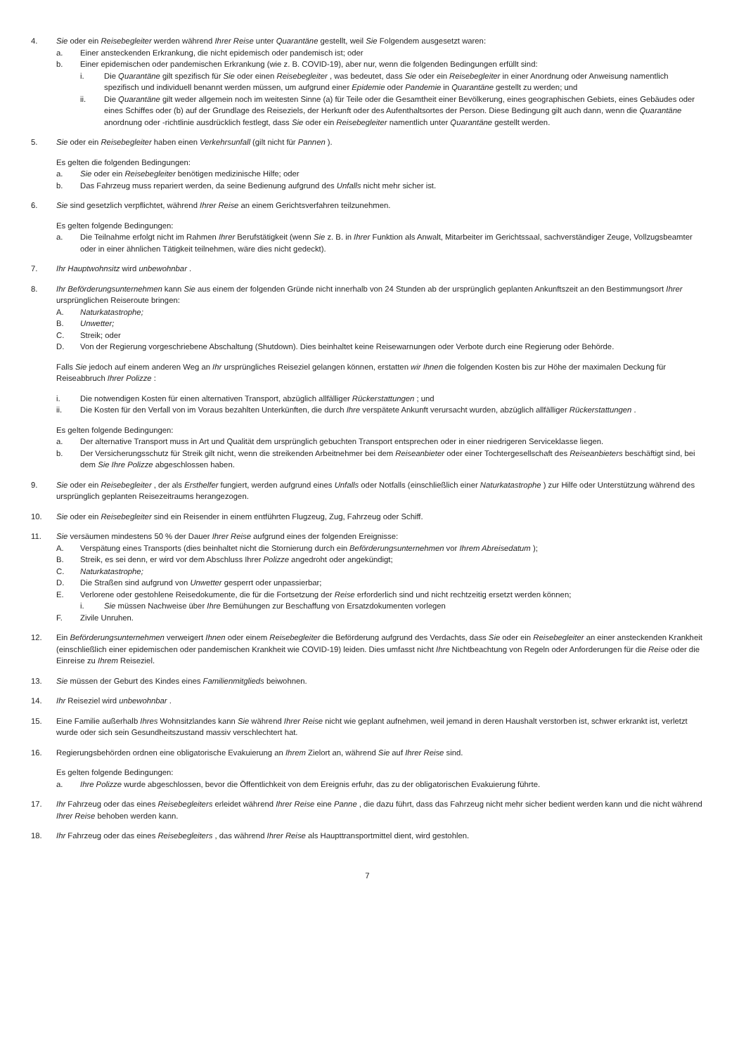4. Sie oder ein Reisebegleiter werden während Ihrer Reise unter Quarantäne gestellt, weil Sie Folgendem ausgesetzt waren:
a. Einer ansteckenden Erkrankung, die nicht epidemisch oder pandemisch ist; oder
b. Einer epidemischen oder pandemischen Erkrankung (wie z. B. COVID-19), aber nur, wenn die folgenden Bedingungen erfüllt sind:
i. Die Quarantäne gilt spezifisch für Sie oder einen Reisebegleiter , was bedeutet, dass Sie oder ein Reisebegleiter in einer Anordnung oder Anweisung namentlich spezifisch und individuell benannt werden müssen, um aufgrund einer Epidemie oder Pandemie in Quarantäne gestellt zu werden; und
ii. Die Quarantäne gilt weder allgemein noch im weitesten Sinne (a) für Teile oder die Gesamtheit einer Bevölkerung, eines geographischen Gebiets, eines Gebäudes oder eines Schiffes oder (b) auf der Grundlage des Reiseziels, der Herkunft oder des Aufenthaltsortes der Person. Diese Bedingung gilt auch dann, wenn die Quarantäne anordnung oder -richtlinie ausdrücklich festlegt, dass Sie oder ein Reisebegleiter namentlich unter Quarantäne gestellt werden.
5. Sie oder ein Reisebegleiter haben einen Verkehrsunfall (gilt nicht für Pannen ).
Es gelten die folgenden Bedingungen:
a. Sie oder ein Reisebegleiter benötigen medizinische Hilfe; oder
b. Das Fahrzeug muss repariert werden, da seine Bedienung aufgrund des Unfalls nicht mehr sicher ist.
6. Sie sind gesetzlich verpflichtet, während Ihrer Reise an einem Gerichtsverfahren teilzunehmen.
Es gelten folgende Bedingungen:
a. Die Teilnahme erfolgt nicht im Rahmen Ihrer Berufstätigkeit (wenn Sie z. B. in Ihrer Funktion als Anwalt, Mitarbeiter im Gerichtssaal, sachverständiger Zeuge, Vollzugsbeamter oder in einer ähnlichen Tätigkeit teilnehmen, wäre dies nicht gedeckt).
7. Ihr Hauptwohnsitz wird unbewohnbar .
8. Ihr Beförderungsunternehmen kann Sie aus einem der folgenden Gründe nicht innerhalb von 24 Stunden ab der ursprünglich geplanten Ankunftszeit an den Bestimmungsort Ihrer ursprünglichen Reiseroute bringen:
A. Naturkatastrophe;
B. Unwetter;
C. Streik; oder
D. Von der Regierung vorgeschriebene Abschaltung (Shutdown). Dies beinhaltet keine Reisewarnungen oder Verbote durch eine Regierung oder Behörde.
Falls Sie jedoch auf einem anderen Weg an Ihr ursprüngliches Reiseziel gelangen können, erstatten wir Ihnen die folgenden Kosten bis zur Höhe der maximalen Deckung für Reiseabbruch Ihrer Polizze :
i. Die notwendigen Kosten für einen alternativen Transport, abzüglich allfälliger Rückerstattungen ; und
ii. Die Kosten für den Verfall von im Voraus bezahlten Unterkünften, die durch Ihre verspätete Ankunft verursacht wurden, abzüglich allfälliger Rückerstattungen .
Es gelten folgende Bedingungen:
a. Der alternative Transport muss in Art und Qualität dem ursprünglich gebuchten Transport entsprechen oder in einer niedrigeren Serviceklasse liegen.
b. Der Versicherungsschutz für Streik gilt nicht, wenn die streikenden Arbeitnehmer bei dem Reiseanbieter oder einer Tochtergesellschaft des Reiseanbieters beschäftigt sind, bei dem Sie Ihre Polizze abgeschlossen haben.
9. Sie oder ein Reisebegleiter , der als Ersthelfer fungiert, werden aufgrund eines Unfalls oder Notfalls (einschließlich einer Naturkatastrophe ) zur Hilfe oder Unterstützung während des ursprünglich geplanten Reisezeitraums herangezogen.
10. Sie oder ein Reisebegleiter sind ein Reisender in einem entführten Flugzeug, Zug, Fahrzeug oder Schiff.
11. Sie versäumen mindestens 50 % der Dauer Ihrer Reise aufgrund eines der folgenden Ereignisse:
A. Verspätung eines Transports (dies beinhaltet nicht die Stornierung durch ein Beförderungsunternehmen vor Ihrem Abreisedatum );
B. Streik, es sei denn, er wird vor dem Abschluss Ihrer Polizze angedroht oder angekündigt;
C. Naturkatastrophe;
D. Die Straßen sind aufgrund von Unwetter gesperrt oder unpassierbar;
E. Verlorene oder gestohlene Reisedokumente, die für die Fortsetzung der Reise erforderlich sind und nicht rechtzeitig ersetzt werden können;
i. Sie müssen Nachweise über Ihre Bemühungen zur Beschaffung von Ersatzdokumenten vorlegen
F. Zivile Unruhen.
12. Ein Beförderungsunternehmen verweigert Ihnen oder einem Reisebegleiter die Beförderung aufgrund des Verdachts, dass Sie oder ein Reisebegleiter an einer ansteckenden Krankheit (einschließlich einer epidemischen oder pandemischen Krankheit wie COVID-19) leiden. Dies umfasst nicht Ihre Nichtbeachtung von Regeln oder Anforderungen für die Reise oder die Einreise zu Ihrem Reiseziel.
13. Sie müssen der Geburt des Kindes eines Familienmitglieds beiwohnen.
14. Ihr Reiseziel wird unbewohnbar .
15. Eine Familie außerhalb Ihres Wohnsitzlandes kann Sie während Ihrer Reise nicht wie geplant aufnehmen, weil jemand in deren Haushalt verstorben ist, schwer erkrankt ist, verletzt wurde oder sich sein Gesundheitszustand massiv verschlechtert hat.
16. Regierungsbehörden ordnen eine obligatorische Evakuierung an Ihrem Zielort an, während Sie auf Ihrer Reise sind.
Es gelten folgende Bedingungen:
a. Ihre Polizze wurde abgeschlossen, bevor die Öffentlichkeit von dem Ereignis erfuhr, das zu der obligatorischen Evakuierung führte.
17. Ihr Fahrzeug oder das eines Reisebegleiters erleidet während Ihrer Reise eine Panne , die dazu führt, dass das Fahrzeug nicht mehr sicher bedient werden kann und die nicht während Ihrer Reise behoben werden kann.
18. Ihr Fahrzeug oder das eines Reisebegleiters , das während Ihrer Reise als Haupttransportmittel dient, wird gestohlen.
7